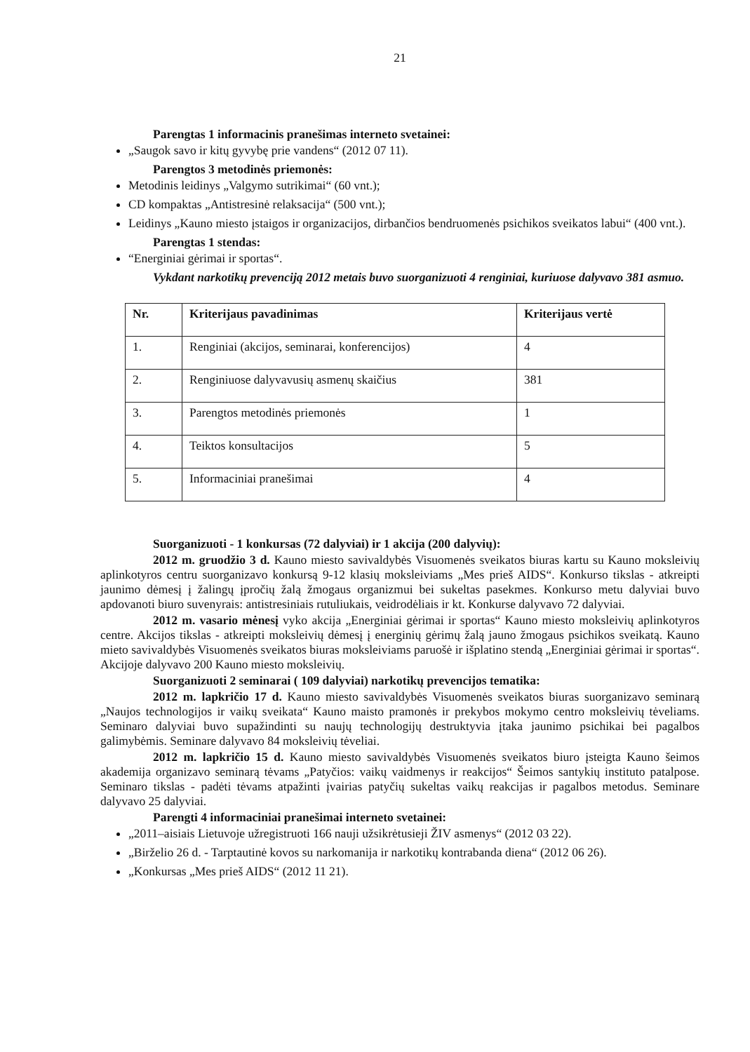21
Parengtas 1 informacinis pranešimas interneto svetainei:
„Saugok savo ir kitų gyvybę prie vandens“ (2012 07 11).
Parengtos 3 metodinės priemonės:
Metodinis leidinys „Valgymo sutrikimai“ (60 vnt.);
CD kompaktas „Antistresinė relaksacija“ (500 vnt.);
Leidinys „Kauno miesto įstaigos ir organizacijos, dirbančios bendruomenės psichikos sveikatos labui“ (400 vnt.).
Parengtas 1 stendas:
“Energiniai gėrimai ir sportas“.
Vykdant narkotikų prevenciją 2012 metais buvo suorganizuoti 4 renginiai, kuriuose dalyvavo 381 asmuo.
| Nr. | Kriterijaus pavadinimas | Kriterijaus vertė |
| --- | --- | --- |
| 1. | Renginiai (akcijos, seminarai, konferencijos) | 4 |
| 2. | Renginiuose dalyvavusių asmenų skaičius | 381 |
| 3. | Parengtos metodinės priemonės | 1 |
| 4. | Teiktos konsultacijos | 5 |
| 5. | Informaciniai pranešimai | 4 |
Suorganizuoti - 1 konkursas (72 dalyviai) ir 1 akcija (200 dalyvių):
2012 m. gruodžio 3 d. Kauno miesto savivaldybės Visuomenės sveikatos biuras kartu su Kauno moksleivių aplinkotyros centru suorganizavo konkursą 9-12 klasių moksleiviams „Mes prieš AIDS“. Konkurso tikslas - atkreipti jaunimo dėmesį į žalingų įpročių žalą žmogaus organizmui bei sukeltas pasekmes. Konkurso metu dalyviai buvo apdovanoti biuro suvenyrais: antistresiniais rutuliukais, veidrodėliais ir kt. Konkurse dalyvavo 72 dalyviai.
2012 m. vasario mėnesį vyko akcija „Energiniai gėrimai ir sportas“ Kauno miesto moksleivių aplinkotyros centre. Akcijos tikslas - atkreipti moksleivių dėmesį į energinių gėrimų žalą jauno žmogaus psichikos sveikatą. Kauno mieto savivaldybės Visuomenės sveikatos biuras moksleiviams paruošė ir išplatino stendą „Energiniai gėrimai ir sportas“. Akcijoje dalyvavo 200 Kauno miesto moksleivių.
Suorganizuoti 2 seminarai ( 109 dalyviai) narkotikų prevencijos tematika:
2012 m. lapkričio 17 d. Kauno miesto savivaldybės Visuomenės sveikatos biuras suorganizavo seminarą „Naujos technologijos ir vaikų sveikata“ Kauno maisto pramonės ir prekybos mokymo centro moksleivių tėveliams. Seminaro dalyviai buvo supažindinti su naujų technologijų destruktyvia įtaka jaunimo psichikai bei pagalbos galimybėmis. Seminare dalyvavo 84 moksleivių tėveliai.
2012 m. lapkričio 15 d. Kauno miesto savivaldybės Visuomenės sveikatos biuro įsteigta Kauno šeimos akademija organizavo seminarą tėvams „Patyčios: vaikų vaidmenys ir reakcijos“ Šeimos santykių instituto patalpose. Seminaro tikslas - padėti tėvams atpažinti įvairias patyčių sukeltas vaikų reakcijas ir pagalbos metodus. Seminare dalyvavo 25 dalyviai.
Parengti 4 informaciniai pranešimai interneto svetainei:
„2011–aisiais Lietuvoje užregistruoti 166 nauji užsikrėtusieji ŽIV asmenys“ (2012 03 22).
„Birželio 26 d. - Tarptautinė kovos su narkomanija ir narkotikų kontrabanda diena“ (2012 06 26).
„Konkursas „Mes prieš AIDS“ (2012 11 21).